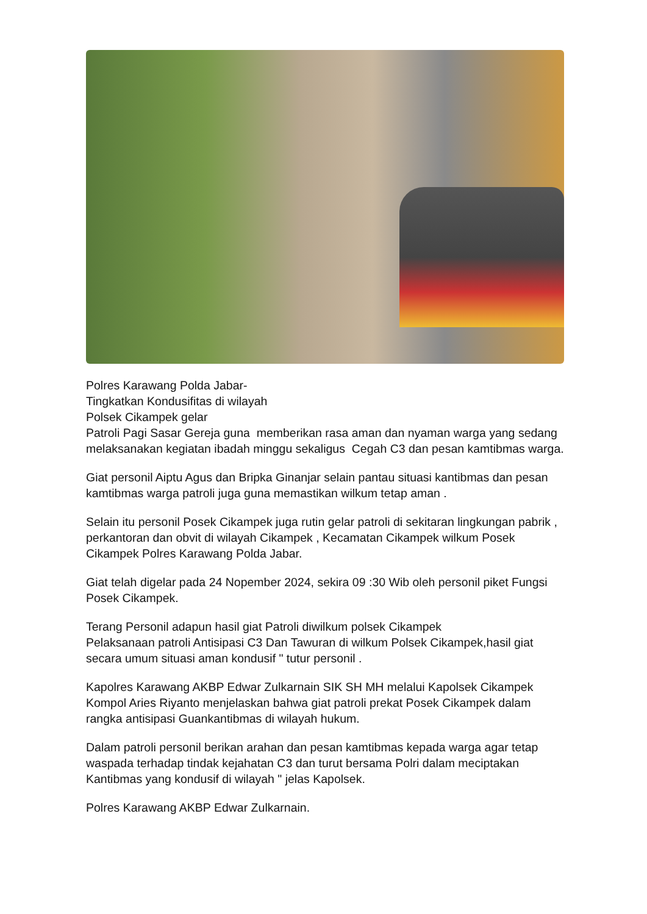Polres Karawang Polda Jabar-
Tingkatkan Kondusifitas di wilayah
Polsek Cikampek gelar
Patroli Pagi Sasar Gereja guna memberikan rasa aman dan nyaman warga yang sedang melaksanakan kegiatan ibadah minggu sekaligus Cegah C3 dan pesan kamtibmas warga.
Giat personil Aiptu Agus dan Bripka Ginanjar selain pantau situasi kantibmas dan pesan kamtibmas warga patroli juga guna memastikan wilkum tetap aman .
Selain itu personil Posek Cikampek juga rutin gelar patroli di sekitaran lingkungan pabrik , perkantoran dan obvit di wilayah Cikampek , Kecamatan Cikampek wilkum Posek Cikampek Polres Karawang Polda Jabar.
Giat telah digelar pada 24 Nopember 2024, sekira 09 :30 Wib oleh personil piket Fungsi Posek Cikampek.
Terang Personil adapun hasil giat Patroli diwilkum polsek Cikampek
Pelaksanaan patroli Antisipasi C3 Dan Tawuran di wilkum Polsek Cikampek,hasil giat secara umum situasi aman kondusif " tutur personil .
Kapolres Karawang AKBP Edwar Zulkarnain SIK SH MH melalui Kapolsek Cikampek Kompol Aries Riyanto menjelaskan bahwa giat patroli prekat Posek Cikampek dalam rangka antisipasi Guankantibmas di wilayah hukum.
Dalam patroli personil berikan arahan dan pesan kamtibmas kepada warga agar tetap waspada terhadap tindak kejahatan C3 dan turut bersama Polri dalam meciptakan Kantibmas yang kondusif di wilayah " jelas Kapolsek.
Polres Karawang AKBP Edwar Zulkarnain.